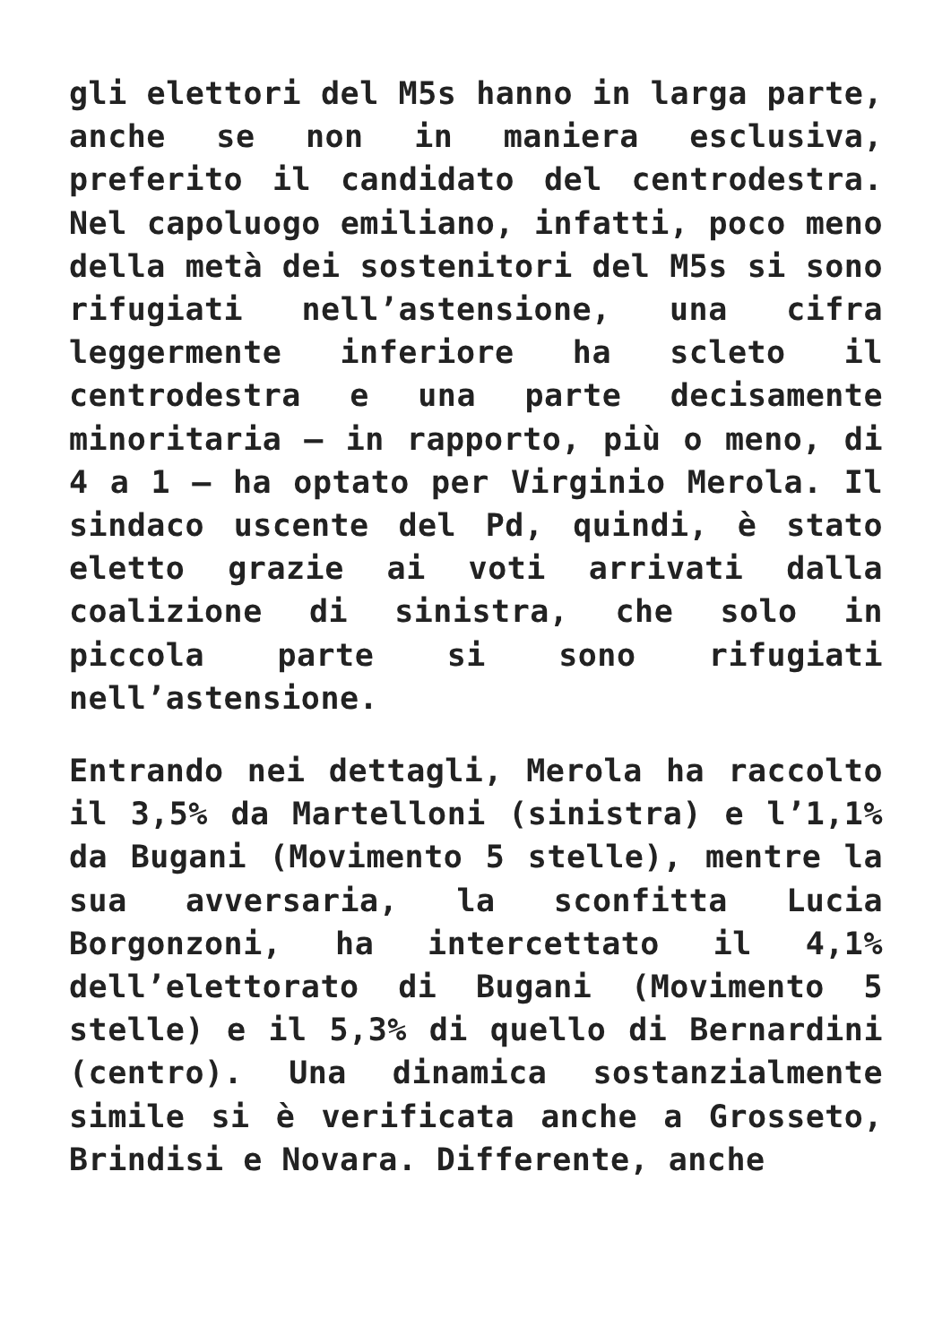gli elettori del M5s hanno in larga parte, anche se non in maniera esclusiva, preferito il candidato del centrodestra. Nel capoluogo emiliano, infatti, poco meno della metà dei sostenitori del M5s si sono rifugiati nell’astensione, una cifra leggermente inferiore ha scleto il centrodestra e una parte decisamente minoritaria – in rapporto, più o meno, di 4 a 1 – ha optato per Virginio Merola. Il sindaco uscente del Pd, quindi, è stato eletto grazie ai voti arrivati dalla coalizione di sinistra, che solo in piccola parte si sono rifugiati nell’astensione.
Entrando nei dettagli, Merola ha raccolto il 3,5% da Martelloni (sinistra) e l’1,1% da Bugani (Movimento 5 stelle), mentre la sua avversaria, la sconfitta Lucia Borgonzoni, ha intercettato il 4,1% dell’elettorato di Bugani (Movimento 5 stelle) e il 5,3% di quello di Bernardini (centro). Una dinamica sostanzialmente simile si è verificata anche a Grosseto, Brindisi e Novara. Differente, anche